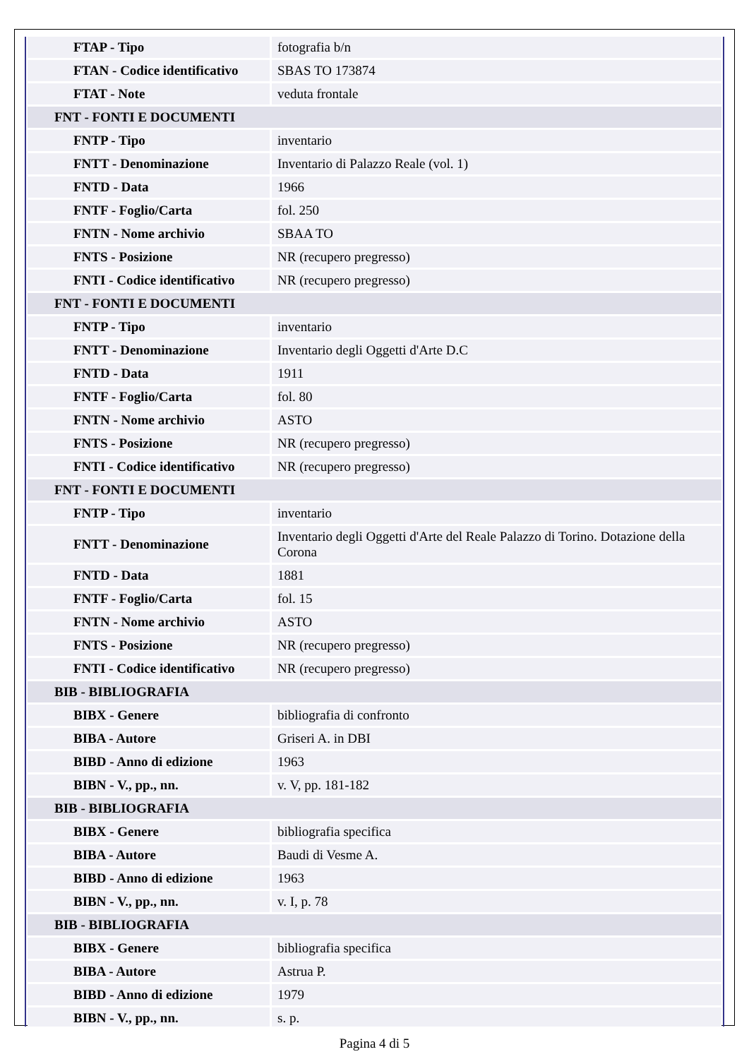| FTAP - Tipo | fotografia b/n |
| FTAN - Codice identificativo | SBAS TO 173874 |
| FTAT - Note | veduta frontale |
| FNT - FONTI E DOCUMENTI | |
| FNTP - Tipo | inventario |
| FNTT - Denominazione | Inventario di Palazzo Reale (vol. 1) |
| FNTD - Data | 1966 |
| FNTF - Foglio/Carta | fol. 250 |
| FNTN - Nome archivio | SBAA TO |
| FNTS - Posizione | NR (recupero pregresso) |
| FNTI - Codice identificativo | NR (recupero pregresso) |
| FNT - FONTI E DOCUMENTI | |
| FNTP - Tipo | inventario |
| FNTT - Denominazione | Inventario degli Oggetti d'Arte D.C |
| FNTD - Data | 1911 |
| FNTF - Foglio/Carta | fol. 80 |
| FNTN - Nome archivio | ASTO |
| FNTS - Posizione | NR (recupero pregresso) |
| FNTI - Codice identificativo | NR (recupero pregresso) |
| FNT - FONTI E DOCUMENTI | |
| FNTP - Tipo | inventario |
| FNTT - Denominazione | Inventario degli Oggetti d'Arte del Reale Palazzo di Torino. Dotazione della Corona |
| FNTD - Data | 1881 |
| FNTF - Foglio/Carta | fol. 15 |
| FNTN - Nome archivio | ASTO |
| FNTS - Posizione | NR (recupero pregresso) |
| FNTI - Codice identificativo | NR (recupero pregresso) |
| BIB - BIBLIOGRAFIA | |
| BIBX - Genere | bibliografia di confronto |
| BIBA - Autore | Griseri A. in DBI |
| BIBD - Anno di edizione | 1963 |
| BIBN - V., pp., nn. | v. V, pp. 181-182 |
| BIB - BIBLIOGRAFIA | |
| BIBX - Genere | bibliografia specifica |
| BIBA - Autore | Baudi di Vesme A. |
| BIBD - Anno di edizione | 1963 |
| BIBN - V., pp., nn. | v. I, p. 78 |
| BIB - BIBLIOGRAFIA | |
| BIBX - Genere | bibliografia specifica |
| BIBA - Autore | Astrua P. |
| BIBD - Anno di edizione | 1979 |
| BIBN - V., pp., nn. | s. p. |
Pagina 4 di 5